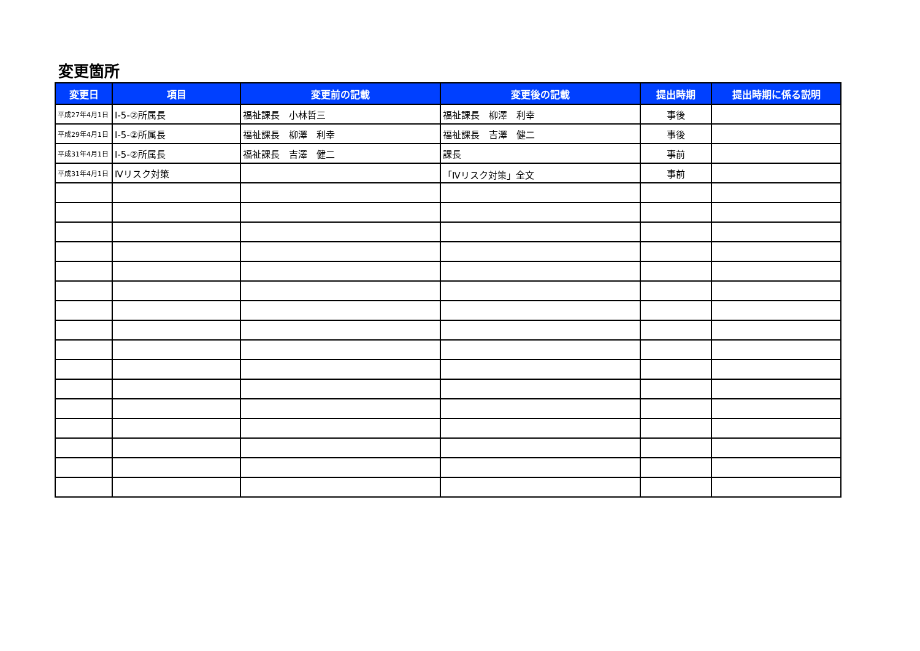変更箇所
| 変更日 | 項目 | 変更前の記載 | 変更後の記載 | 提出時期 | 提出時期に係る説明 |
| --- | --- | --- | --- | --- | --- |
| 平成27年4月1日 | Ⅰ-5-②所属長 | 福祉課長 小林哲三 | 福祉課長 柳澤 利幸 | 事後 | |
| 平成29年4月1日 | Ⅰ-5-②所属長 | 福祉課長 柳澤 利幸 | 福祉課長 吉澤 健二 | 事後 | |
| 平成31年4月1日 | Ⅰ-5-②所属長 | 福祉課長 吉澤 健二 | 課長 | 事前 | |
| 平成31年4月1日 | Ⅳリスク対策 | | 「Ⅳリスク対策」全文 | 事前 | |